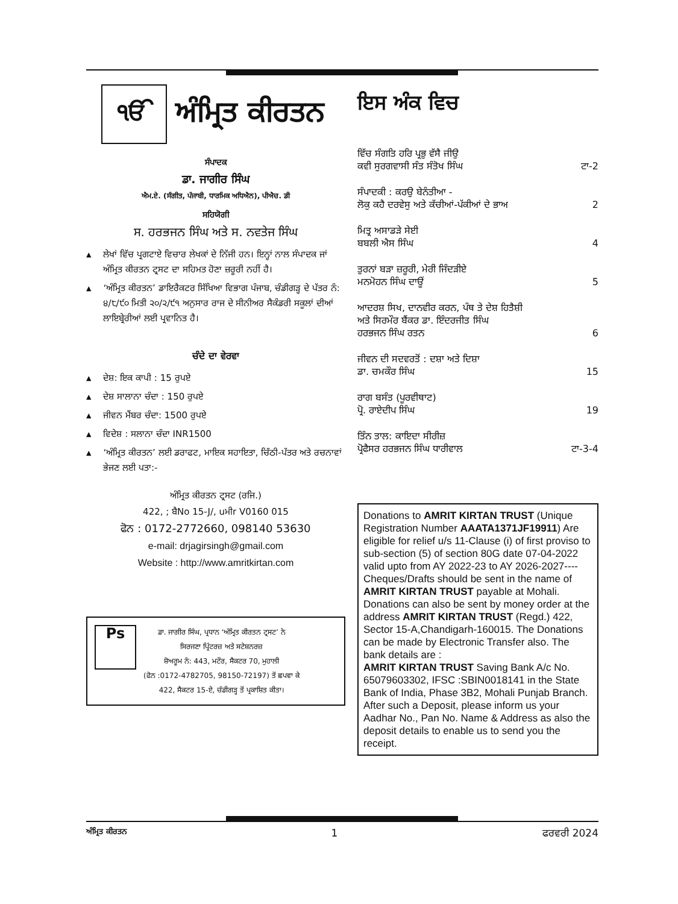ੴ
ਅੰਮ੍ਰਿਤ ਕੀਰਤਨ
ਸੰਪਾਦਕ
ਡਾ. ਜਾਗੀਰ ਸਿੰਘ
ਐਮ.ਏ. (ਸੰਗੀਤ, ਪੰਜਾਬੀ, ਧਾਰਮਿਕ ਅਧਿਐਨ), ਪੀਐਚ. ਡੀ
ਸਹਿਯੋਗੀ
ਸ. ਹਰਭਜਨ ਸਿੰਘ ਅਤੇ ਸ. ਨਵਤੇਜ ਸਿੰਘ
▲ ਲੇਖਾਂ ਵਿੱਚ ਪ੍ਰਗਟਾਏ ਵਿਚਾਰ ਲੇਖਕਾਂ ਦੇ ਨਿੱਜੀ ਹਨ। ਇਨ੍ਹਾਂ ਨਾਲ ਸੰਪਾਦਕ ਜਾਂ ਅੰਮ੍ਰਿਤ ਕੀਰਤਨ ਟ੍ਰਸਟ ਦਾ ਸਹਿਮਤ ਹੋਣਾ ਜ਼ਰੂਰੀ ਨਹੀਂ ਹੈ।
▲ ‘ਅੰਮ੍ਰਿਤ ਕੀਰਤਨ’ ਡਾਇਰੈਕਟਰ ਸਿੱਖਿਆ ਵਿਭਾਗ ਪੰਜਾਬ, ਚੰਡੀਗੜ੍ਹ ਦੇ ਪੱਤਰ ਨੰ: ੪/੮/੯੦ ਮਿਤੀ ੨੦/੨/੯੧ ਅਨੁਸਾਰ ਰਾਜ ਦੇ ਸੀਨੀਅਰ ਸੈਕੰਡਰੀ ਸਕੂਲਾਂ ਦੀਆਂ ਲਾਇਬ੍ਰੇਰੀਆਂ ਲਈ ਪ੍ਰਵਾਨਿਤ ਹੈ।
ਚੰਦੇ ਦਾ ਵੇਰਵਾ
▲ ਦੇਸ਼: ਇਕ ਕਾਪੀ : 15 ਰੁਪਏ
▲ ਦੇਸ਼ ਸਾਲਾਨਾ ਚੰਦਾ : 150 ਰੁਪਏ
▲ ਜੀਵਨ ਮੈਂਬਰ ਚੰਦਾ: 1500 ਰੁਪਏ
▲ ਵਿਦੇਸ਼ : ਸਲਾਨਾ ਚੰਦਾ INR1500
▲ ‘ਅੰਮ੍ਰਿਤ ਕੀਰਤਨ’ ਲਈ ਡਰਾਫਟ, ਮਾਇਕ ਸਹਾਇਤਾ, ਚਿੱਠੀ-ਪੱਤਰ ਅਤੇ ਰਚਨਾਵਾਂ ਭੇਜਣ ਲਈ ਪਤਾ:-
ਅੰਮ੍ਰਿਤ ਕੀਰਤਨ ਟ੍ਰਸਟ (ਰਜਿ.)
422, ; ਬੈNo 15-J/, uਮੀr V0160 015
ਫੋਨ : 0172-2772660, 098140 53630
e-mail: drjagirsingh@gmail.com
Website : http://www.amritkirtan.com
Ps
ਡਾ. ਜਾਗੀਰ ਸਿੰਘ, ਪ੍ਰਧਾਨ ‘ਅੰਮ੍ਰਿਤ ਕੀਰਤਨ ਟ੍ਰਸਟ’ ਨੇ
ਸਿਰਜਣਾ ਪ੍ਰਿੰਟਰਜ਼ ਅਤੇ ਸਟੇਸ਼ਨਰਜ਼
ਸ਼ੋਅਰੂਮ ਨੰ: 443, ਮਟੌਰ, ਸੈਕਟਰ 70, ਮੁਹਾਲੀ
(ਫੋਨ :0172-4782705, 98150-72197) ਤੋਂ ਛਪਵਾ ਕੇ
422, ਸੈਕਟਰ 15-ਏ, ਚੰਡੀਗੜ੍ਹ ਤੋਂ ਪ੍ਰਕਾਸ਼ਿਤ ਕੀਤਾ।
ਇਸ ਅੰਕ ਵਿਚ
ਵਿੱਚ ਸੰਗਤਿ ਹਰਿ ਪ੍ਰਭੁ ਵੱਸੈ ਜੀਉ
ਕਵੀ ਸੁਰਗਵਾਸੀ ਸੰਤ ਸੰਤੋਖ ਸਿੰਘ ਟਾ-2
ਸੰਪਾਦਕੀ : ਕਰਉ ਬੇਨੰਤੀਆ -
ਲੋਕੁ ਕਹੈ ਦਰਵੇਸੁ ਅਤੇ ਕੱਚੀਆਂ-ਪੱਕੀਆਂ ਦੇ ਭਾਅ 2
ਮਿਤ੍ਰ ਅਸਾਡੜੇ ਸੇਈ
ਬਬਲੀ ਐਸ ਸਿੰਘ 4
ਤੁਰਨਾਂ ਬੜਾ ਜ਼ਰੂਰੀ, ਮੇਰੀ ਜਿੰਦੜੀਏ
ਮਨਮੋਹਨ ਸਿੰਘ ਦਾਊਂ 5
ਆਦਰਸ਼ ਸਿਖ, ਦਾਨਵੀਰ ਕਰਨ, ਪੰਥ ਤੇ ਦੇਸ਼ ਹਿਤੈਸ਼ੀ
ਅਤੇ ਸਿਰਮੌਰ ਬੈਂਕਰ ਡਾ. ਇੰਦਰਜੀਤ ਸਿੰਘ
ਹਰਭਜਨ ਸਿੰਘ ਰਤਨ 6
ਜੀਵਨ ਦੀ ਸਦਵਰਤੋਂ : ਦਸ਼ਾ ਅਤੇ ਦਿਸ਼ਾ
ਡਾ. ਚਮਕੌਰ ਸਿੰਘ 15
ਰਾਗ ਬਸੰਤ (ਪੂਰਵੀਥਾਟ)
ਪ੍ਰੋ. ਰਾਏਦੀਪ ਸਿੰਘ 19
ਤਿੰਨ ਤਾਲ: ਕਾਇਦਾ ਸੀਰੀਜ਼
ਪ੍ਰੋਫੈਸਰ ਹਰਭਜਨ ਸਿੰਘ ਧਾਰੀਵਾਲ ਟਾ-3-4
Donations to AMRIT KIRTAN TRUST (Unique Registration Number AAATA1371JF19911) Are eligible for relief u/s 11-Clause (i) of first proviso to sub-section (5) of section 80G date 07-04-2022 valid upto from AY 2022-23 to AY 2026-2027----Cheques/Drafts should be sent in the name of AMRIT KIRTAN TRUST payable at Mohali. Donations can also be sent by money order at the address AMRIT KIRTAN TRUST (Regd.) 422, Sector 15-A,Chandigarh-160015. The Donations can be made by Electronic Transfer also. The bank details are :
AMRIT KIRTAN TRUST Saving Bank A/c No. 65079603302, IFSC :SBIN0018141 in the State Bank of India, Phase 3B2, Mohali Punjab Branch. After such a Deposit, please inform us your Aadhar No., Pan No. Name & Address as also the deposit details to enable us to send you the receipt.
ਅੰਮ੍ਰਿਤ ਕੀਰਤਨ 1 ਫਰਵਰੀ 2024